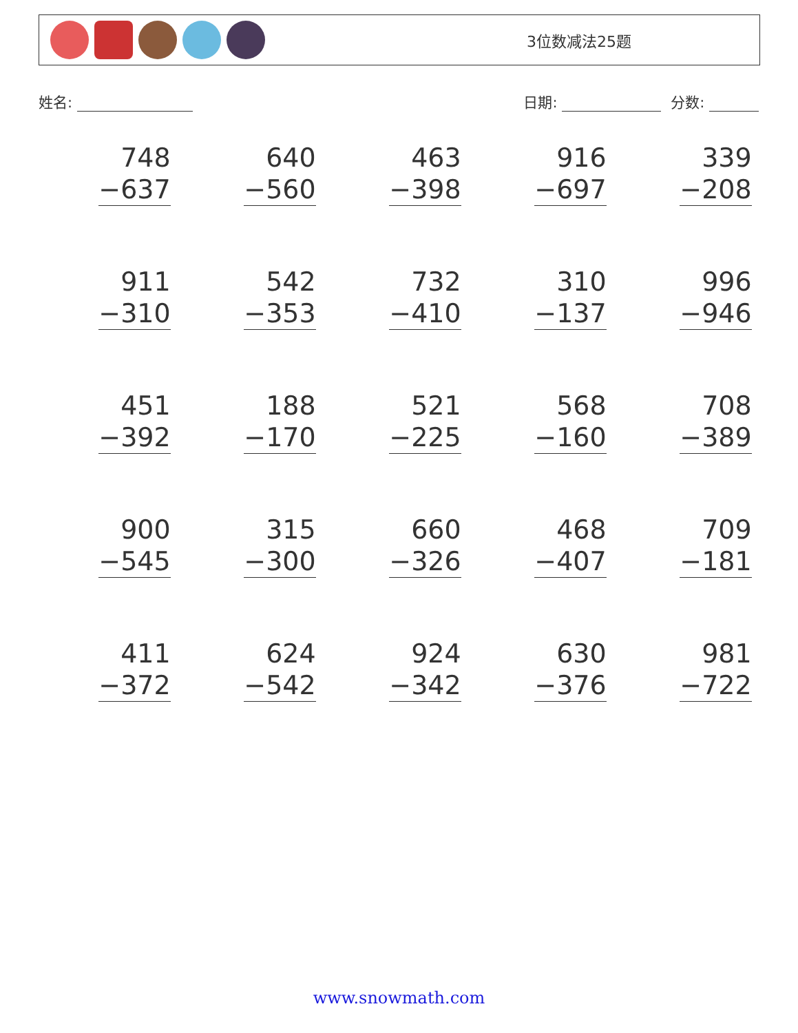3位数减法25题
姓名: 日期: 分数:
| 748 −637 | 640 −560 | 463 −398 | 916 −697 | 339 −208 |
| 911 −310 | 542 −353 | 732 −410 | 310 −137 | 996 −946 |
| 451 −392 | 188 −170 | 521 −225 | 568 −160 | 708 −389 |
| 900 −545 | 315 −300 | 660 −326 | 468 −407 | 709 −181 |
| 411 −372 | 624 −542 | 924 −342 | 630 −376 | 981 −722 |
www.snowmath.com